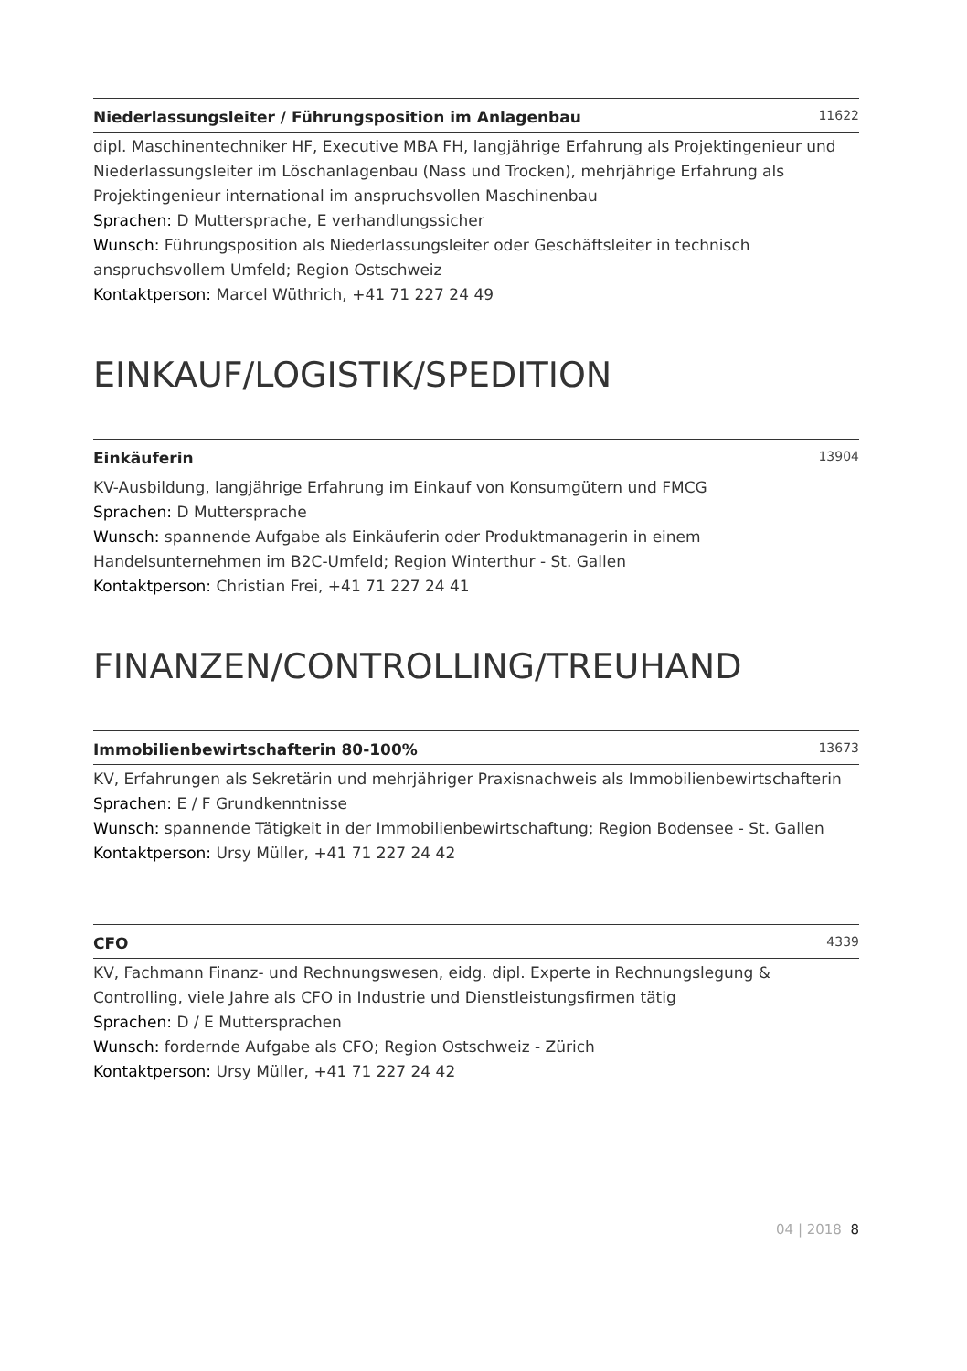Niederlassungsleiter / Führungsposition im Anlagenbau 11622
dipl. Maschinentechniker HF, Executive MBA FH, langjährige Erfahrung als Projektingenieur und Niederlassungsleiter im Löschanlagenbau (Nass und Trocken), mehrjährige Erfahrung als Projektingenieur international im anspruchsvollen Maschinenbau
Sprachen: D Muttersprache, E verhandlungssicher
Wunsch: Führungsposition als Niederlassungsleiter oder Geschäftsleiter in technisch anspruchsvollem Umfeld; Region Ostschweiz
Kontaktperson: Marcel Wüthrich, +41 71 227 24 49
EINKAUF/LOGISTIK/SPEDITION
Einkäuferin 13904
KV-Ausbildung, langjährige Erfahrung im Einkauf von Konsumgütern und FMCG
Sprachen: D Muttersprache
Wunsch: spannende Aufgabe als Einkäuferin oder Produktmanagerin in einem Handelsunternehmen im B2C-Umfeld; Region Winterthur - St. Gallen
Kontaktperson: Christian Frei, +41 71 227 24 41
FINANZEN/CONTROLLING/TREUHAND
Immobilienbewirtschafterin 80-100% 13673
KV, Erfahrungen als Sekretärin und mehrjähriger Praxisnachweis als Immobilienbewirtschafterin
Sprachen: E / F Grundkenntnisse
Wunsch: spannende Tätigkeit in der Immobilienbewirtschaftung; Region Bodensee - St. Gallen
Kontaktperson: Ursy Müller, +41 71 227 24 42
CFO 4339
KV, Fachmann Finanz- und Rechnungswesen, eidg. dipl. Experte in Rechnungslegung & Controlling, viele Jahre als CFO in Industrie und Dienstleistungsfirmen tätig
Sprachen: D / E Muttersprachen
Wunsch: fordernde Aufgabe als CFO; Region Ostschweiz - Zürich
Kontaktperson: Ursy Müller, +41 71 227 24 42
04 | 2018 8